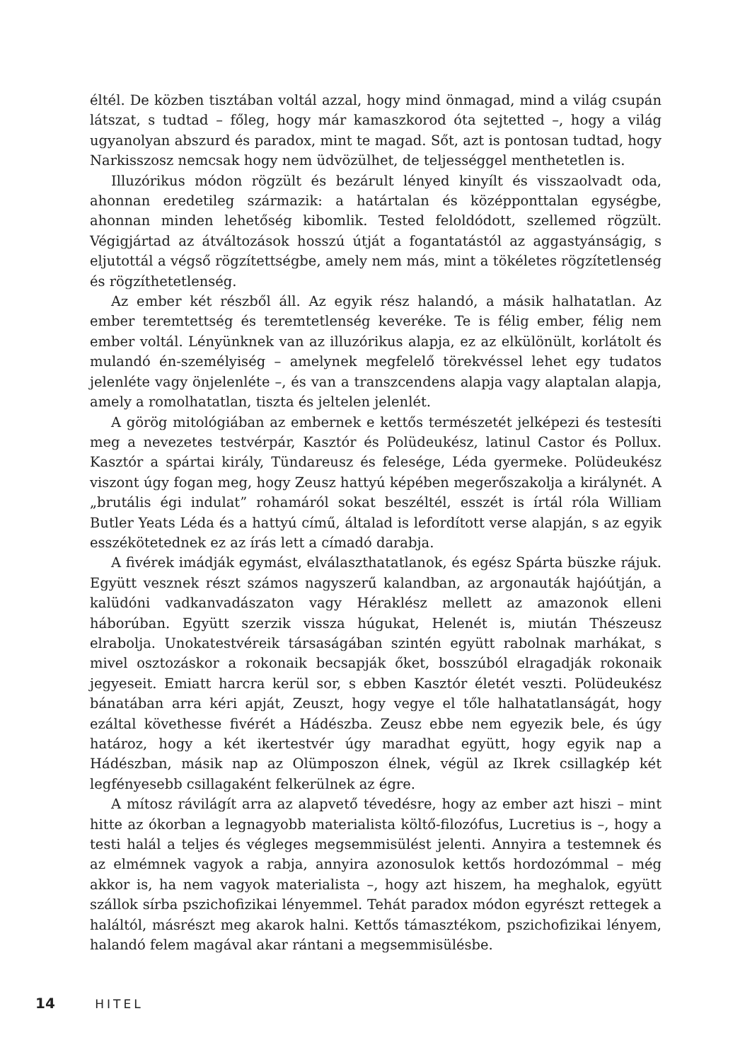éltél. De közben tisztában voltál azzal, hogy mind önmagad, mind a világ csupán látszat, s tudtad – főleg, hogy már kamaszkorod óta sejtetted –, hogy a világ ugyanolyan abszurd és paradox, mint te magad. Sőt, azt is pontosan tudtad, hogy Narkisszosz nemcsak hogy nem üdvözülhet, de teljességgel menthetetlen is.
Illuzórikus módon rögzült és bezárult lényed kinyílt és visszaolvadt oda, ahonnan eredetileg származik: a határtalan és középponttalan egységbe, ahonnan minden lehetőség kibomlik. Tested feloldódott, szellemed rögzült. Végigjártad az átváltozások hosszú útját a fogantatástól az aggastyánságig, s eljutottál a végső rögzítettségbe, amely nem más, mint a tökéletes rögzítetlenség és rögzíthetetlenség.
Az ember két részből áll. Az egyik rész halandó, a másik halhatatlan. Az ember teremtettség és teremtetlenség keveréke. Te is félig ember, félig nem ember voltál. Lényünknek van az illuzórikus alapja, ez az elkülönült, korlátolt és mulandó én-személyiség – amelynek megfelelő törekvéssel lehet egy tudatos jelenléte vagy önjelenléte –, és van a transzcendens alapja vagy alaptalan alapja, amely a romolhatatlan, tiszta és jeltelen jelenlét.
A görög mitológiában az embernek e kettős természetét jelképezi és testesíti meg a nevezetes testvérpár, Kasztór és Polüdeukész, latinul Castor és Pollux. Kasztór a spártai király, Tündareusz és felesége, Léda gyermeke. Polüdeukész viszont úgy fogan meg, hogy Zeusz hattyú képében megerőszakolja a királynét. A „brutális égi indulat” rohamáról sokat beszéltél, esszét is írtál róla William Butler Yeats Léda és a hattyú című, általad is lefordított verse alapján, s az egyik esszékötetednek ez az írás lett a címadó darabja.
A fivérek imádják egymást, elválaszthatatlanok, és egész Spárta büszke rájuk. Együtt vesznek részt számos nagyszerű kalandban, az argonauták hajóútján, a kalüdóni vadkanvadászaton vagy Héraklész mellett az amazonok elleni háborúban. Együtt szerzik vissza húgukat, Helenét is, miután Thészeusz elrabolja. Unokatestvéreik társaságában szintén együtt rabolnak marhákat, s mivel osztozáskor a rokonaik becsapják őket, bosszúból elragadják rokonaik jegyeseit. Emiatt harcra kerül sor, s ebben Kasztór életét veszti. Polüdeukész bánatában arra kéri apját, Zeuszt, hogy vegye el tőle halhatatlanságát, hogy ezáltal követhesse fivérét a Hádészba. Zeusz ebbe nem egyezik bele, és úgy határoz, hogy a két ikertestvér úgy maradhat együtt, hogy egyik nap a Hádészban, másik nap az Olümposzon élnek, végül az Ikrek csillagkép két legfényesebb csillagaként felkerülnek az égre.
A mítosz rávilágít arra az alapvető tévedésre, hogy az ember azt hiszi – mint hitte az ókorban a legnagyobb materialista költő-filozófus, Lucretius is –, hogy a testi halál a teljes és végleges megsemmisülést jelenti. Annyira a testemnek és az elmémnek vagyok a rabja, annyira azonosulok kettős hordozómmal – még akkor is, ha nem vagyok materialista –, hogy azt hiszem, ha meghalok, együtt szállok sírba pszichofizikai lényemmel. Tehát paradox módon egyrészt rettegek a haláltól, másrészt meg akarok halni. Kettős támasztékom, pszichofizikai lényem, halandó felem magával akar rántani a megsemmisülésbe.
14 HITEL